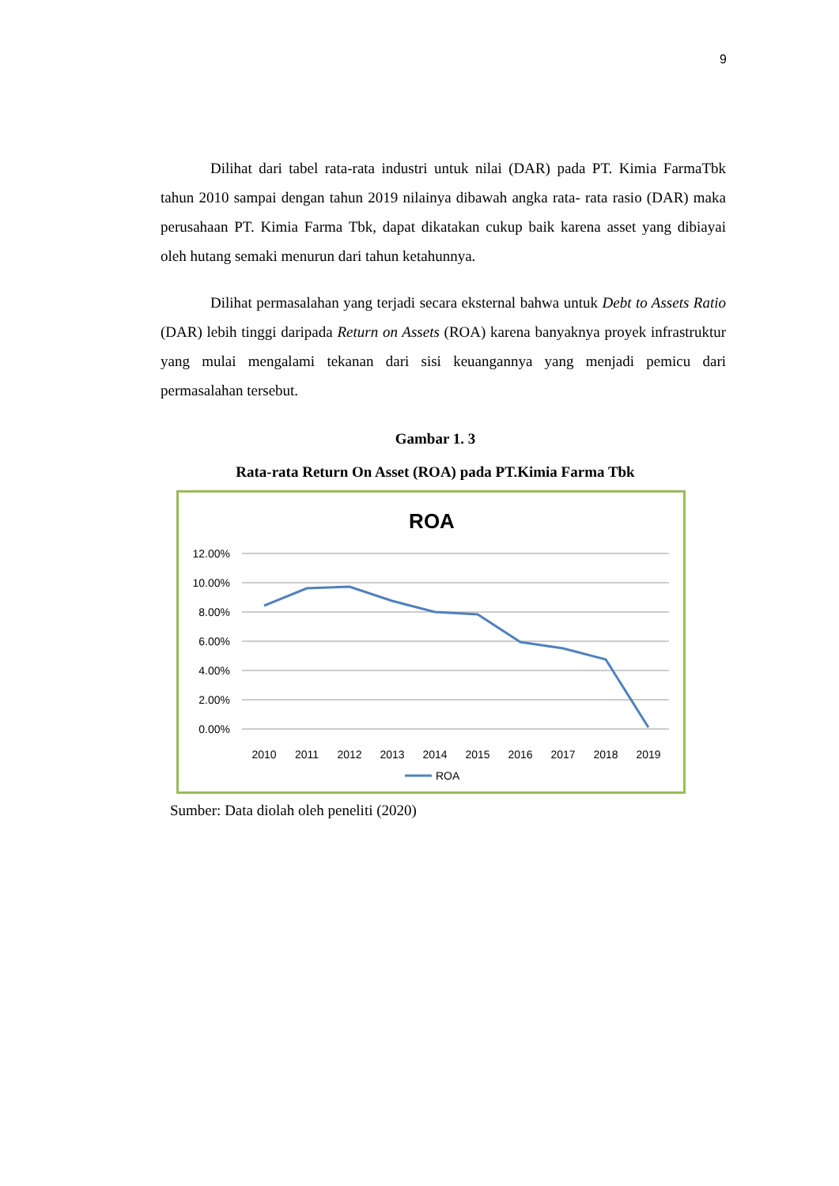9
Dilihat dari tabel rata-rata industri untuk nilai (DAR) pada PT. Kimia FarmaTbk tahun 2010 sampai dengan tahun 2019 nilainya dibawah angka rata- rata rasio (DAR) maka perusahaan PT. Kimia Farma Tbk, dapat dikatakan cukup baik karena asset yang dibiayai oleh hutang semaki menurun dari tahun ketahunnya.
Dilihat permasalahan yang terjadi secara eksternal bahwa untuk Debt to Assets Ratio (DAR) lebih tinggi daripada Return on Assets (ROA) karena banyaknya proyek infrastruktur yang mulai mengalami tekanan dari sisi keuangannya yang menjadi pemicu dari permasalahan tersebut.
Gambar 1. 3
Rata-rata Return On Asset (ROA) pada PT.Kimia Farma Tbk
ROA
12.00%
10.00%
8.00%
6.00%
4.00%
2.00%
0.00%
2010
2011
2012
2013
2014
2015
2016
2017
2018
2019
ROA
Sumber: Data diolah oleh peneliti (2020)